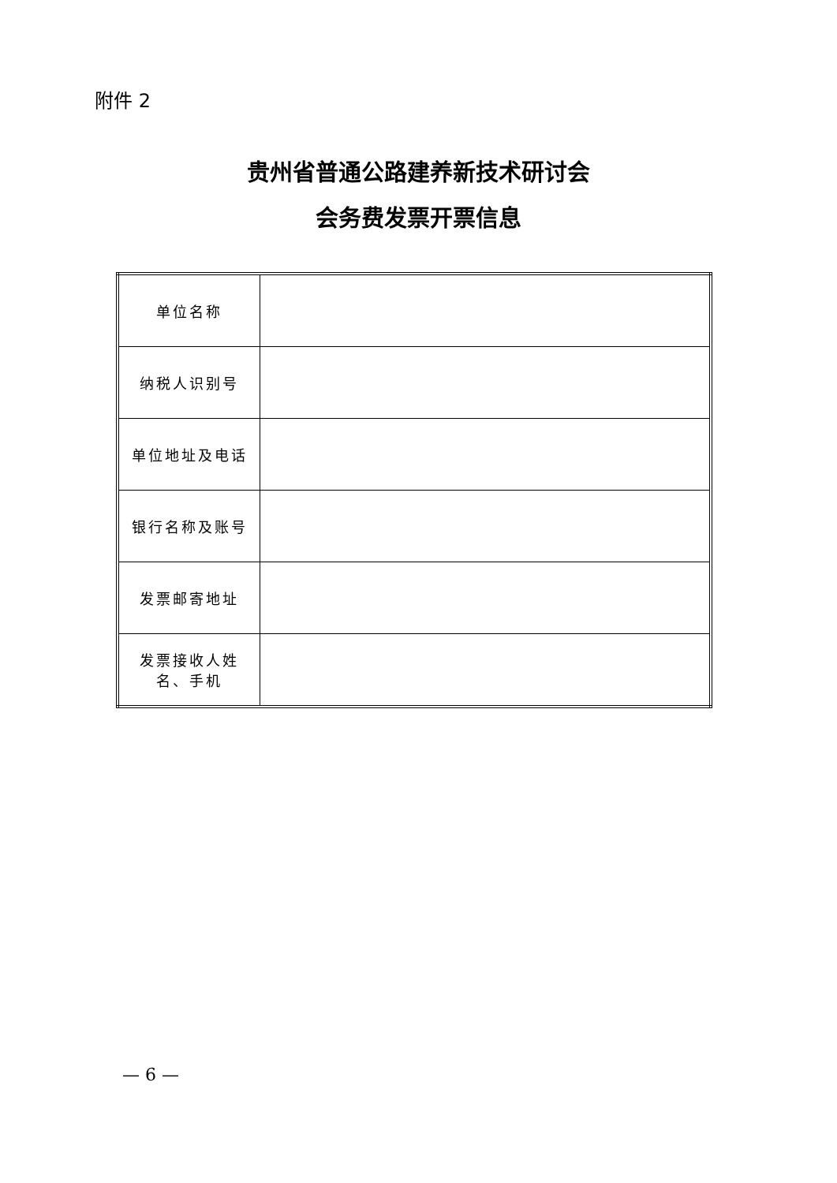附件 2
贵州省普通公路建养新技术研讨会
会务费发票开票信息
| 单位名称 | |
| 纳税人识别号 | |
| 单位地址及电话 | |
| 银行名称及账号 | |
| 发票邮寄地址 | |
| 发票接收人姓 名、手机 | |
— 6 —